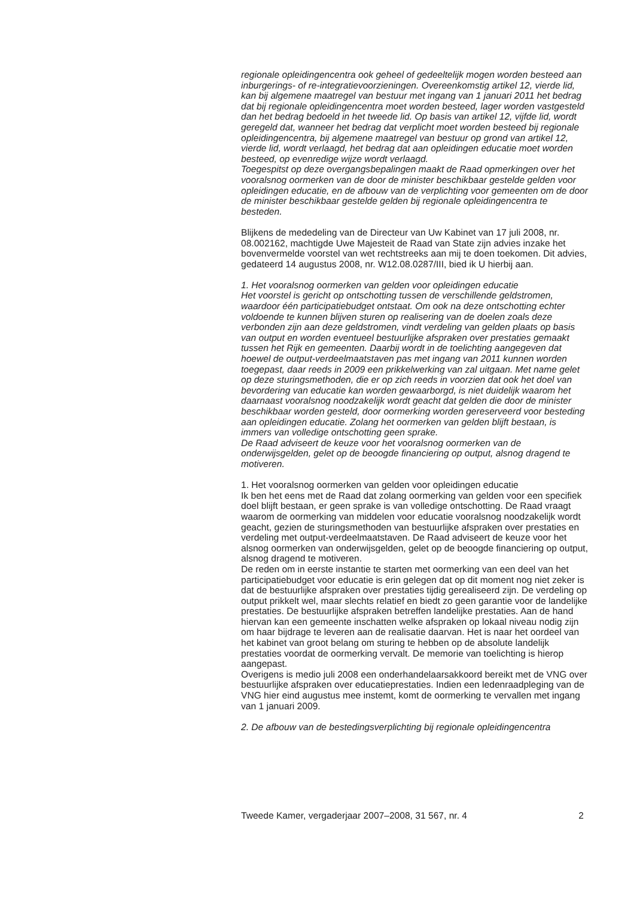regionale opleidingencentra ook geheel of gedeeltelijk mogen worden besteed aan inburgerings- of re-integratievoorzieningen. Overeenkomstig artikel 12, vierde lid, kan bij algemene maatregel van bestuur met ingang van 1 januari 2011 het bedrag dat bij regionale opleidingencentra moet worden besteed, lager worden vastgesteld dan het bedrag bedoeld in het tweede lid. Op basis van artikel 12, vijfde lid, wordt geregeld dat, wanneer het bedrag dat verplicht moet worden besteed bij regionale opleidingencentra, bij algemene maatregel van bestuur op grond van artikel 12, vierde lid, wordt verlaagd, het bedrag dat aan opleidingen educatie moet worden besteed, op evenredige wijze wordt verlaagd.
Toegespitst op deze overgangsbepalingen maakt de Raad opmerkingen over het vooralsnog oormerken van de door de minister beschikbaar gestelde gelden voor opleidingen educatie, en de afbouw van de verplichting voor gemeenten om de door de minister beschikbaar gestelde gelden bij regionale opleidingencentra te besteden.
Blijkens de mededeling van de Directeur van Uw Kabinet van 17 juli 2008, nr. 08.002162, machtigde Uwe Majesteit de Raad van State zijn advies inzake het bovenvermelde voorstel van wet rechtstreeks aan mij te doen toekomen. Dit advies, gedateerd 14 augustus 2008, nr. W12.08.0287/III, bied ik U hierbij aan.
1. Het vooralsnog oormerken van gelden voor opleidingen educatie
Het voorstel is gericht op ontschotting tussen de verschillende geldstromen, waardoor één participatiebudget ontstaat. Om ook na deze ontschotting echter voldoende te kunnen blijven sturen op realisering van de doelen zoals deze verbonden zijn aan deze geldstromen, vindt verdeling van gelden plaats op basis van output en worden eventueel bestuurlijke afspraken over prestaties gemaakt tussen het Rijk en gemeenten. Daarbij wordt in de toelichting aangegeven dat hoewel de output-verdeelmaatstaven pas met ingang van 2011 kunnen worden toegepast, daar reeds in 2009 een prikkelwerking van zal uitgaan. Met name gelet op deze sturingsmethoden, die er op zich reeds in voorzien dat ook het doel van bevordering van educatie kan worden gewaarborgd, is niet duidelijk waarom het daarnaast vooralsnog noodzakelijk wordt geacht dat gelden die door de minister beschikbaar worden gesteld, door oormerking worden gereserveerd voor besteding aan opleidingen educatie. Zolang het oormerken van gelden blijft bestaan, is immers van volledige ontschotting geen sprake.
De Raad adviseert de keuze voor het vooralsnog oormerken van de onderwijsgelden, gelet op de beoogde financiering op output, alsnog dragend te motiveren.
1. Het vooralsnog oormerken van gelden voor opleidingen educatie
Ik ben het eens met de Raad dat zolang oormerking van gelden voor een specifiek doel blijft bestaan, er geen sprake is van volledige ontschotting. De Raad vraagt waarom de oormerking van middelen voor educatie vooralsnog noodzakelijk wordt geacht, gezien de sturingsmethoden van bestuurlijke afspraken over prestaties en verdeling met output-verdeelmaatstaven. De Raad adviseert de keuze voor het alsnog oormerken van onderwijsgelden, gelet op de beoogde financiering op output, alsnog dragend te motiveren.
De reden om in eerste instantie te starten met oormerking van een deel van het participatiebudget voor educatie is erin gelegen dat op dit moment nog niet zeker is dat de bestuurlijke afspraken over prestaties tijdig gerealiseerd zijn. De verdeling op output prikkelt wel, maar slechts relatief en biedt zo geen garantie voor de landelijke prestaties. De bestuurlijke afspraken betreffen landelijke prestaties. Aan de hand hiervan kan een gemeente inschatten welke afspraken op lokaal niveau nodig zijn om haar bijdrage te leveren aan de realisatie daarvan. Het is naar het oordeel van het kabinet van groot belang om sturing te hebben op de absolute landelijk prestaties voordat de oormerking vervalt. De memorie van toelichting is hierop aangepast.
Overigens is medio juli 2008 een onderhandelaarsakkoord bereikt met de VNG over bestuurlijke afspraken over educatieprestaties. Indien een ledenraadpleging van de VNG hier eind augustus mee instemt, komt de oormerking te vervallen met ingang van 1 januari 2009.
2. De afbouw van de bestedingsverplichting bij regionale opleidingencentra
Tweede Kamer, vergaderjaar 2007–2008, 31 567, nr. 4 2